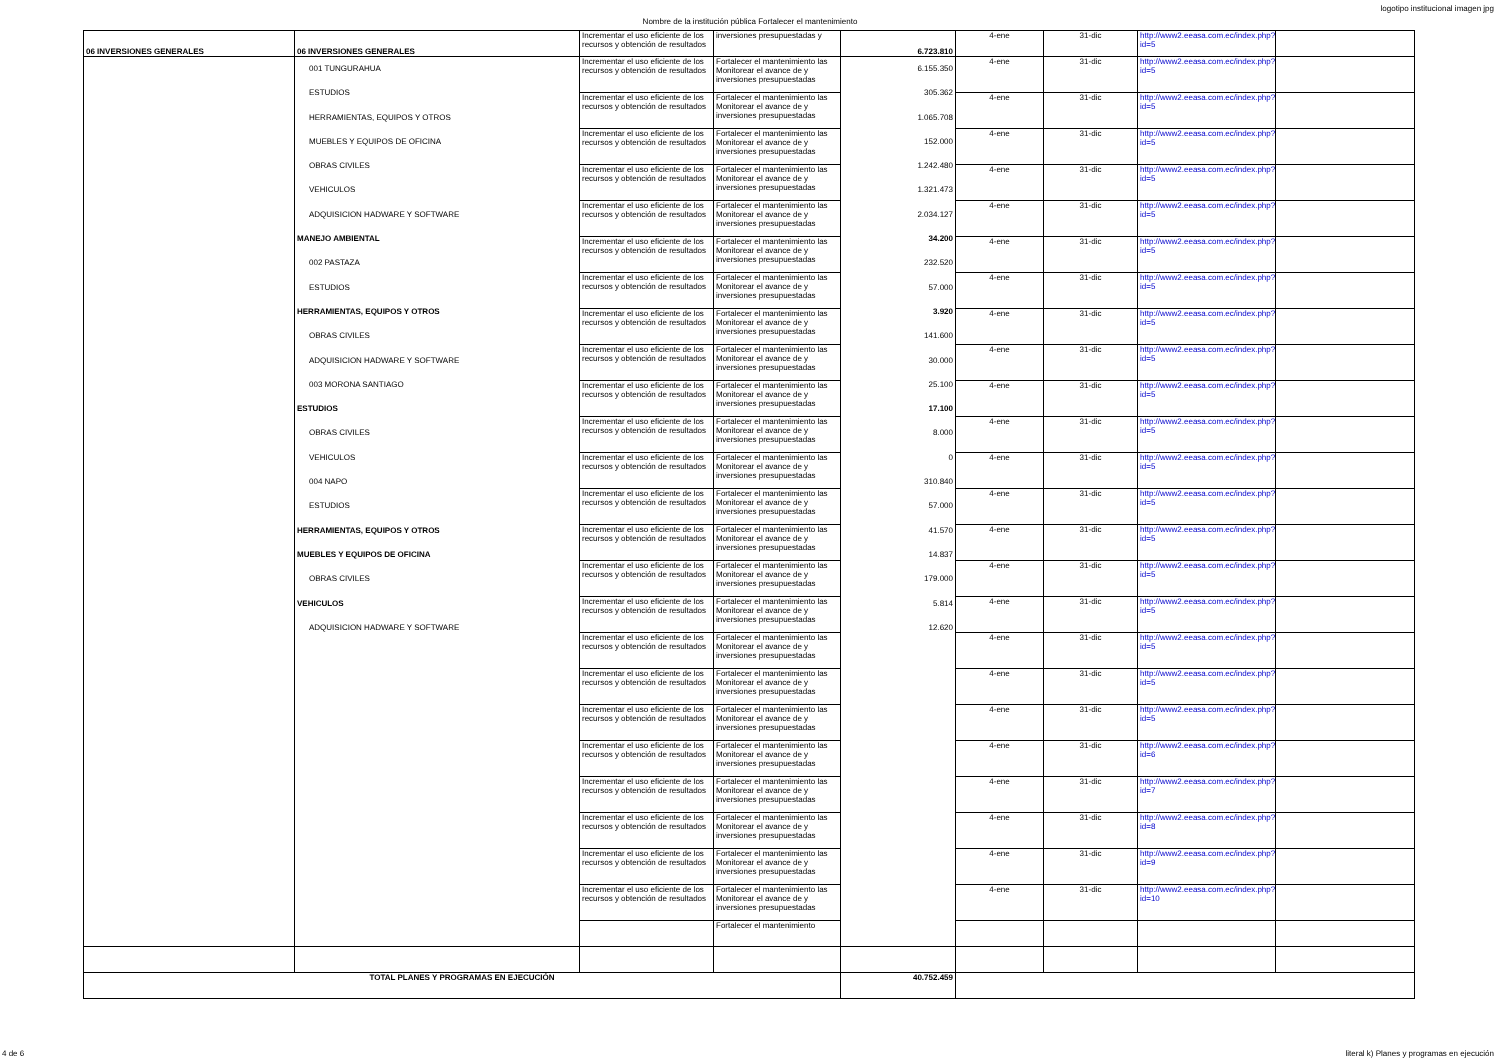logotipo institucional imagen jpg
Nombre de la institución pública Fortalecer el mantenimiento
| 06 INVERSIONES GENERALES | 06 INVERSIONES GENERALES | Incrementar el uso eficiente de los recursos y obtención de resultados | inversiones presupuestadas y | 6.723.810 | 4-ene | 31-dic | http://www2.eeasa.com.ec/index.php?id=5 | |
| | 001 TUNGURAHUA ESTUDIOS HERRAMIENTAS, EQUIPOS Y OTROS MUEBLES Y EQUIPOS DE OFICINA OBRAS CIVILES VEHICULOS ADQUISICION HADWARE Y SOFTWARE MANEJO AMBIENTAL 002 PASTAZA ESTUDIOS HERRAMIENTAS, EQUIPOS Y OTROS OBRAS CIVILES ADQUISICION HADWARE Y SOFTWARE 003 MORONA SANTIAGO ESTUDIOS OBRAS CIVILES VEHICULOS 004 NAPO ESTUDIOS HERRAMIENTAS, EQUIPOS Y OTROS MUEBLES Y EQUIPOS DE OFICINA OBRAS CIVILES VEHICULOS ADQUISICION HADWARE Y SOFTWARE | Incrementar el uso eficiente de los recursos y obtención de resultados | Fortalecer el mantenimiento las Monitorear el avance de y inversiones presupuestadas | 6.155.350 305.362 1.065.708 152.000 1.242.480 1.321.473 2.034.127 34.200 232.520 57.000 3.920 141.600 30.000 25.100 17.100 8.000 0 310.840 57.000 41.570 14.837 179.000 5.814 12.620 | 4-ene | 31-dic | http://www2.eeasa.com.ec/index.php?id=5 | |
| | | Incrementar el uso eficiente de los recursos y obtención de resultados | Fortalecer el mantenimiento las Monitorear el avance de y inversiones presupuestadas | | 4-ene | 31-dic | http://www2.eeasa.com.ec/index.php?id=5 | |
| | | Incrementar el uso eficiente de los recursos y obtención de resultados | Fortalecer el mantenimiento las Monitorear el avance de y inversiones presupuestadas | | 4-ene | 31-dic | http://www2.eeasa.com.ec/index.php?id=5 | |
| | | Incrementar el uso eficiente de los recursos y obtención de resultados | Fortalecer el mantenimiento las Monitorear el avance de y inversiones presupuestadas | | 4-ene | 31-dic | http://www2.eeasa.com.ec/index.php?id=5 | |
| | | Incrementar el uso eficiente de los recursos y obtención de resultados | Fortalecer el mantenimiento las Monitorear el avance de y inversiones presupuestadas | | 4-ene | 31-dic | http://www2.eeasa.com.ec/index.php?id=5 | |
| | | Incrementar el uso eficiente de los recursos y obtención de resultados | Fortalecer el mantenimiento las Monitorear el avance de y inversiones presupuestadas | | 4-ene | 31-dic | http://www2.eeasa.com.ec/index.php?id=5 | |
| | | Incrementar el uso eficiente de los recursos y obtención de resultados | Fortalecer el mantenimiento las Monitorear el avance de y inversiones presupuestadas | | 4-ene | 31-dic | http://www2.eeasa.com.ec/index.php?id=5 | |
| | | Incrementar el uso eficiente de los recursos y obtención de resultados | Fortalecer el mantenimiento las Monitorear el avance de y inversiones presupuestadas | | 4-ene | 31-dic | http://www2.eeasa.com.ec/index.php?id=5 | |
| | | Incrementar el uso eficiente de los recursos y obtención de resultados | Fortalecer el mantenimiento las Monitorear el avance de y inversiones presupuestadas | | 4-ene | 31-dic | http://www2.eeasa.com.ec/index.php?id=5 | |
| | | Incrementar el uso eficiente de los recursos y obtención de resultados | Fortalecer el mantenimiento las Monitorear el avance de y inversiones presupuestadas | | 4-ene | 31-dic | http://www2.eeasa.com.ec/index.php?id=5 | |
| | | Incrementar el uso eficiente de los recursos y obtención de resultados | Fortalecer el mantenimiento las Monitorear el avance de y inversiones presupuestadas | | 4-ene | 31-dic | http://www2.eeasa.com.ec/index.php?id=5 | |
| | | Incrementar el uso eficiente de los recursos y obtención de resultados | Fortalecer el mantenimiento las Monitorear el avance de y inversiones presupuestadas | | 4-ene | 31-dic | http://www2.eeasa.com.ec/index.php?id=5 | |
| | | Incrementar el uso eficiente de los recursos y obtención de resultados | Fortalecer el mantenimiento las Monitorear el avance de y inversiones presupuestadas | | 4-ene | 31-dic | http://www2.eeasa.com.ec/index.php?id=5 | |
| | | Incrementar el uso eficiente de los recursos y obtención de resultados | Fortalecer el mantenimiento las Monitorear el avance de y inversiones presupuestadas | | 4-ene | 31-dic | http://www2.eeasa.com.ec/index.php?id=5 | |
| | | Incrementar el uso eficiente de los recursos y obtención de resultados | Fortalecer el mantenimiento las Monitorear el avance de y inversiones presupuestadas | | 4-ene | 31-dic | http://www2.eeasa.com.ec/index.php?id=5 | |
| | | Incrementar el uso eficiente de los recursos y obtención de resultados | Fortalecer el mantenimiento las Monitorear el avance de y inversiones presupuestadas | | 4-ene | 31-dic | http://www2.eeasa.com.ec/index.php?id=5 | |
| | | Incrementar el uso eficiente de los recursos y obtención de resultados | Fortalecer el mantenimiento las Monitorear el avance de y inversiones presupuestadas | | 4-ene | 31-dic | http://www2.eeasa.com.ec/index.php?id=5 | |
| | | Incrementar el uso eficiente de los recursos y obtención de resultados | Fortalecer el mantenimiento las Monitorear el avance de y inversiones presupuestadas | | 4-ene | 31-dic | http://www2.eeasa.com.ec/index.php?id=5 | |
| | | Incrementar el uso eficiente de los recursos y obtención de resultados | Fortalecer el mantenimiento las Monitorear el avance de y inversiones presupuestadas | | 4-ene | 31-dic | http://www2.eeasa.com.ec/index.php?id=5 | |
| | | Incrementar el uso eficiente de los recursos y obtención de resultados | Fortalecer el mantenimiento las Monitorear el avance de y inversiones presupuestadas | | 4-ene | 31-dic | http://www2.eeasa.com.ec/index.php?id=6 | |
| | | Incrementar el uso eficiente de los recursos y obtención de resultados | Fortalecer el mantenimiento las Monitorear el avance de y inversiones presupuestadas | | 4-ene | 31-dic | http://www2.eeasa.com.ec/index.php?id=7 | |
| | | Incrementar el uso eficiente de los recursos y obtención de resultados | Fortalecer el mantenimiento las Monitorear el avance de y inversiones presupuestadas | | 4-ene | 31-dic | http://www2.eeasa.com.ec/index.php?id=8 | |
| | | Incrementar el uso eficiente de los recursos y obtención de resultados | Fortalecer el mantenimiento las Monitorear el avance de y inversiones presupuestadas | | 4-ene | 31-dic | http://www2.eeasa.com.ec/index.php?id=9 | |
| | | Incrementar el uso eficiente de los recursos y obtención de resultados | Fortalecer el mantenimiento las Monitorear el avance de y inversiones presupuestadas | | 4-ene | 31-dic | http://www2.eeasa.com.ec/index.php?id=10 | |
| | | | Fortalecer el mantenimiento | | | | | |
| TOTAL PLANES Y PROGRAMAS EN EJECUCIÓN | | | | 40.752.459 | | | | |
4 de 6 literal k) Planes y programas en ejecución